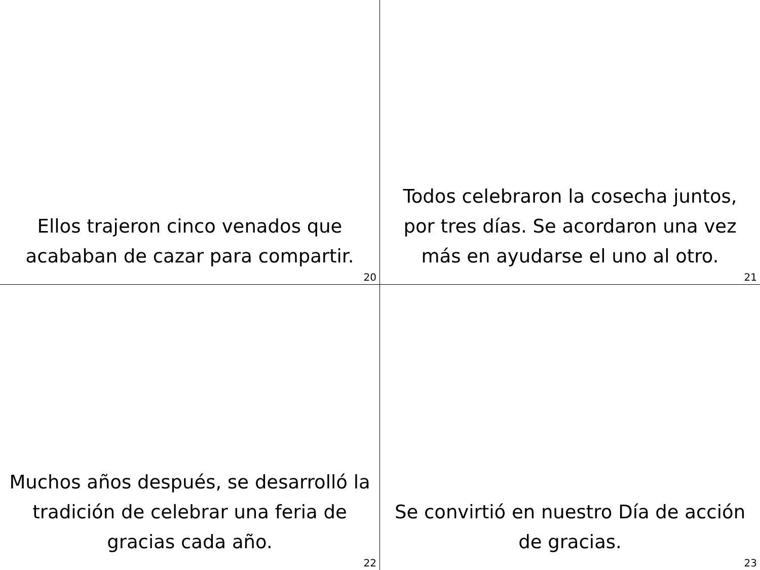Ellos trajeron cinco venados que acababan de cazar para compartir.
20
Todos celebraron la cosecha juntos, por tres días. Se acordaron una vez más en ayudarse el uno al otro.
21
Muchos años después, se desarrolló la tradición de celebrar una feria de gracias cada año.
22
Se convirtió en nuestro Día de acción de gracias.
23